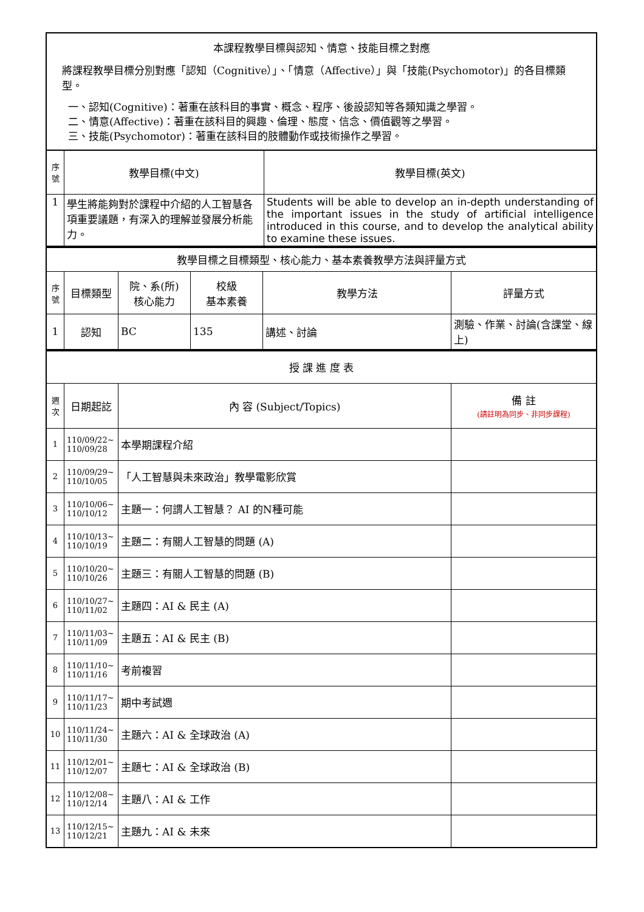本課程教學目標與認知、情意、技能目標之對應
將課程教學目標分別對應「認知（Cognitive）」、「情意（Affective）」與「技能(Psychomotor)」的各目標類型。
一、認知(Cognitive)：著重在該科目的事實、概念、程序、後設認知等各類知識之學習。
二、情意(Affective)：著重在該科目的興趣、倫理、態度、信念、價值觀等之學習。
三、技能(Psychomotor)：著重在該科目的肢體動作或技術操作之學習。
| 序號 | 教學目標(中文) | 教學目標(英文) |
| --- | --- | --- |
| 1 | 學生將能夠對於課程中介紹的人工智慧各項重要議題，有深入的理解並發展分析能力。 | Students will be able to develop an in-depth understanding of the important issues in the study of artificial intelligence introduced in this course, and to develop the analytical ability to examine these issues. |
| 教學目標之目標類型、核心能力、基本素養教學方法與評量方式 | | | | | |
| 序號 | 目標類型 | 院、系(所) 核心能力 | 校級 基本素養 | 教學方法 | 評量方式 |
| 1 | 認知 | BC | 135 | 講述、討論 | 測驗、作業、討論(含課堂、線上) |
| 授 課 進 度 表 | | | |
| 週次 | 日期起訖 | 內 容 (Subject/Topics) | 備 註 (請註明為同步、非同步課程) |
| 1 | 110/09/22~ 110/09/28 | 本學期課程介紹 | |
| 2 | 110/09/29~ 110/10/05 | 「人工智慧與未來政治」教學電影欣賞 | |
| 3 | 110/10/06~ 110/10/12 | 主題一：何謂人工智慧？ AI 的N種可能 | |
| 4 | 110/10/13~ 110/10/19 | 主題二：有關人工智慧的問題 (A) | |
| 5 | 110/10/20~ 110/10/26 | 主題三：有關人工智慧的問題 (B) | |
| 6 | 110/10/27~ 110/11/02 | 主題四：AI & 民主 (A) | |
| 7 | 110/11/03~ 110/11/09 | 主題五：AI & 民主 (B) | |
| 8 | 110/11/10~ 110/11/16 | 考前複習 | |
| 9 | 110/11/17~ 110/11/23 | 期中考試週 | |
| 10 | 110/11/24~ 110/11/30 | 主題六：AI & 全球政治 (A) | |
| 11 | 110/12/01~ 110/12/07 | 主題七：AI & 全球政治 (B) | |
| 12 | 110/12/08~ 110/12/14 | 主題八：AI & 工作 | |
| 13 | 110/12/15~ 110/12/21 | 主題九：AI & 未來 | |